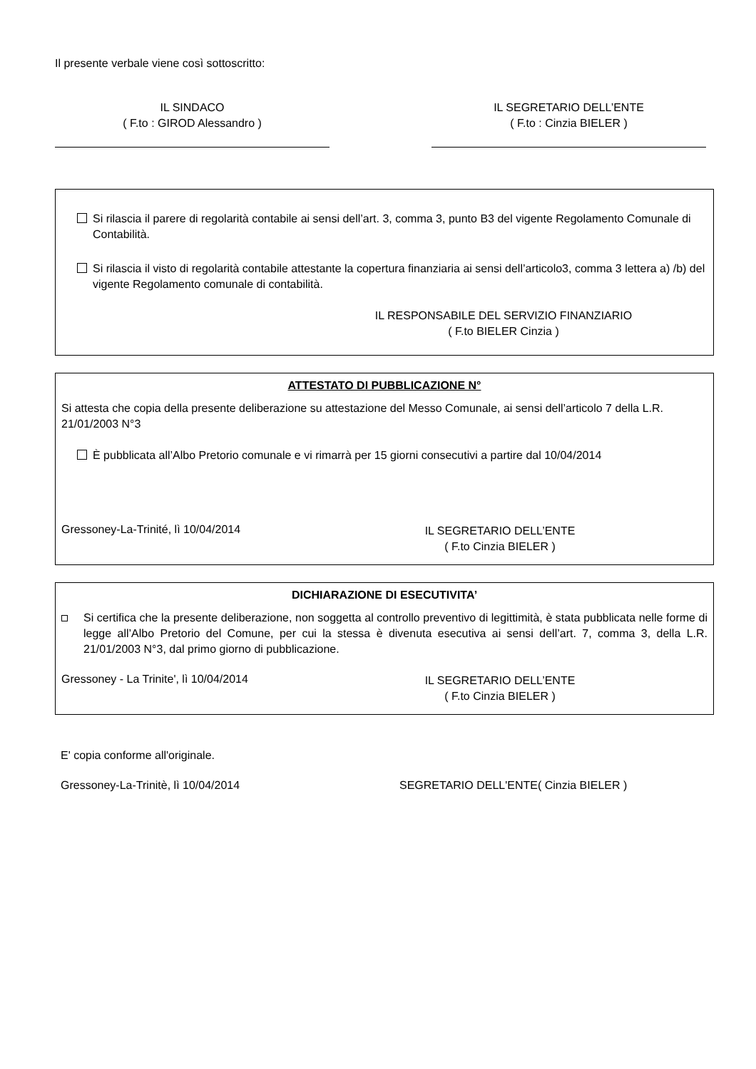Il presente verbale viene così sottoscritto:
IL SINDACO
( F.to : GIROD Alessandro )
IL SEGRETARIO DELL’ENTE
( F.to : Cinzia BIELER )
Si rilascia il parere di regolarità contabile ai sensi dell’art. 3, comma 3, punto B3 del vigente Regolamento Comunale di Contabilità.
Si rilascia il visto di regolarità contabile attestante la copertura finanziaria ai sensi dell’articolo3, comma 3 lettera a) /b) del vigente Regolamento comunale di contabilità.
IL RESPONSABILE DEL SERVIZIO FINANZIARIO
( F.to BIELER Cinzia )
ATTESTATO DI PUBBLICAZIONE N°
Si attesta che copia della presente deliberazione su attestazione del Messo Comunale, ai sensi dell’articolo 7 della L.R. 21/01/2003 N°3
È pubblicata all’Albo Pretorio comunale e vi rimarrà per 15 giorni consecutivi a partire dal 10/04/2014
Gressoney-La-Trinité, lì 10/04/2014
IL SEGRETARIO DELL’ENTE
( F.to Cinzia BIELER )
DICHIARAZIONE DI ESECUTIVITA’
Si certifica che la presente deliberazione, non soggetta al controllo preventivo di legittimità, è stata pubblicata nelle forme di legge all’Albo Pretorio del Comune, per cui la stessa è divenuta esecutiva ai sensi dell’art. 7, comma 3, della L.R. 21/01/2003 N°3, dal primo giorno di pubblicazione.
Gressoney - La Trinite', lì 10/04/2014
IL SEGRETARIO DELL’ENTE
( F.to Cinzia BIELER )
E' copia conforme all'originale.
Gressoney-La-Trinitè, lì 10/04/2014 SEGRETARIO DELL'ENTE( Cinzia BIELER )